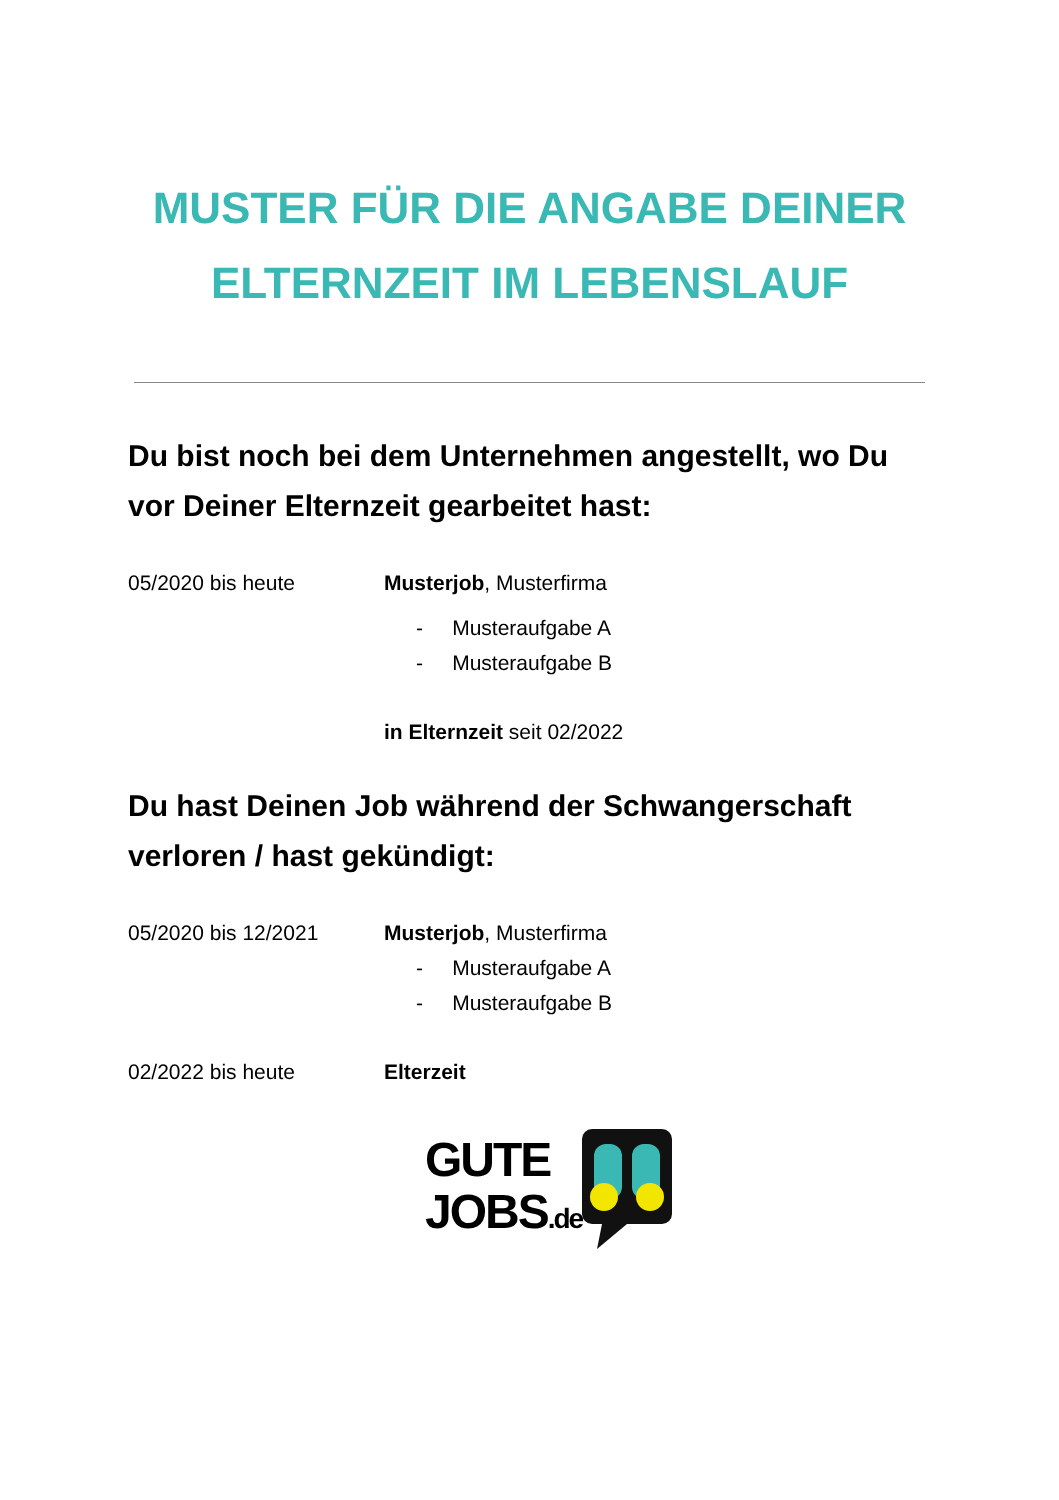MUSTER FÜR DIE ANGABE DEINER
ELTERNZEIT IM LEBENSLAUF
Du bist noch bei dem Unternehmen angestellt, wo Du vor Deiner Elternzeit gearbeitet hast:
05/2020 bis heute Musterjob, Musterfirma
- Musteraufgabe A
- Musteraufgabe B
in Elternzeit seit 02/2022
Du hast Deinen Job während der Schwangerschaft verloren / hast gekündigt:
05/2020 bis 12/2021 Musterjob, Musterfirma
- Musteraufgabe A
- Musteraufgabe B
02/2022 bis heute Elterzeit
GUTE
JOBS.de